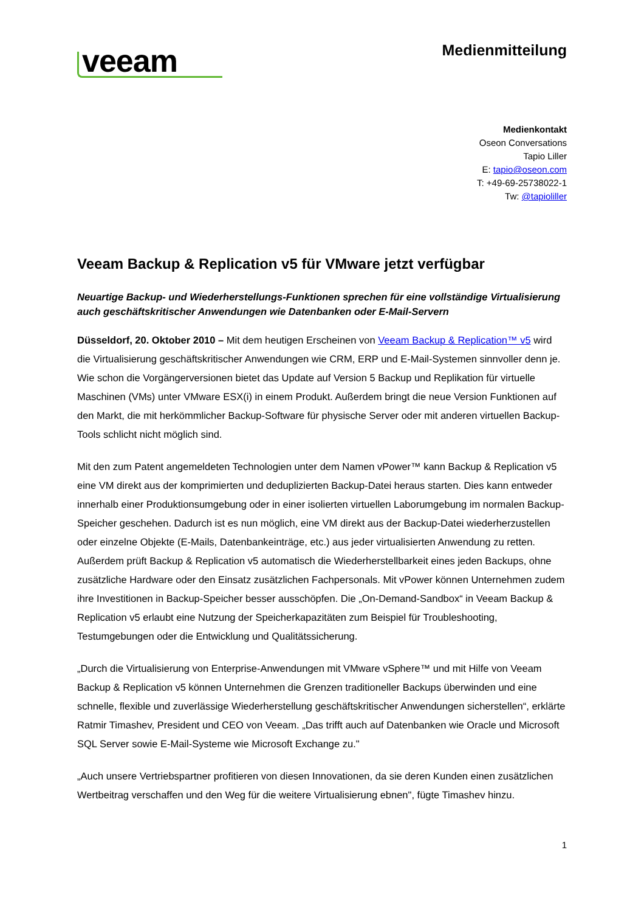veeam
Medienmitteilung
Medienkontakt
Oseon Conversations
Tapio Liller
E: tapio@oseon.com
T: +49-69-25738022-1
Tw: @tapioliller
Veeam Backup & Replication v5 für VMware jetzt verfügbar
Neuartige Backup- und Wiederherstellungs-Funktionen sprechen für eine vollständige Virtualisierung auch geschäftskritischer Anwendungen wie Datenbanken oder E-Mail-Servern
Düsseldorf, 20. Oktober 2010 – Mit dem heutigen Erscheinen von Veeam Backup & Replication™ v5 wird die Virtualisierung geschäftskritischer Anwendungen wie CRM, ERP und E-Mail-Systemen sinnvoller denn je. Wie schon die Vorgängerversionen bietet das Update auf Version 5 Backup und Replikation für virtuelle Maschinen (VMs) unter VMware ESX(i) in einem Produkt. Außerdem bringt die neue Version Funktionen auf den Markt, die mit herkömmlicher Backup-Software für physische Server oder mit anderen virtuellen Backup-Tools schlicht nicht möglich sind.
Mit den zum Patent angemeldeten Technologien unter dem Namen vPower™ kann Backup & Replication v5 eine VM direkt aus der komprimierten und deduplizierten Backup-Datei heraus starten. Dies kann entweder innerhalb einer Produktionsumgebung oder in einer isolierten virtuellen Laborumgebung im normalen Backup-Speicher geschehen. Dadurch ist es nun möglich, eine VM direkt aus der Backup-Datei wiederherzustellen oder einzelne Objekte (E-Mails, Datenbankeinträge, etc.) aus jeder virtualisierten Anwendung zu retten. Außerdem prüft Backup & Replication v5 automatisch die Wiederherstellbarkeit eines jeden Backups, ohne zusätzliche Hardware oder den Einsatz zusätzlichen Fachpersonals. Mit vPower können Unternehmen zudem ihre Investitionen in Backup-Speicher besser ausschöpfen. Die „On-Demand-Sandbox“ in Veeam Backup & Replication v5 erlaubt eine Nutzung der Speicherkapazitäten zum Beispiel für Troubleshooting, Testumgebungen oder die Entwicklung und Qualitätssicherung.
„Durch die Virtualisierung von Enterprise-Anwendungen mit VMware vSphere™ und mit Hilfe von Veeam Backup & Replication v5 können Unternehmen die Grenzen traditioneller Backups überwinden und eine schnelle, flexible und zuverlässige Wiederherstellung geschäftskritischer Anwendungen sicherstellen“, erklärte Ratmir Timashev, President und CEO von Veeam. „Das trifft auch auf Datenbanken wie Oracle und Microsoft SQL Server sowie E-Mail-Systeme wie Microsoft Exchange zu."
„Auch unsere Vertriebspartner profitieren von diesen Innovationen, da sie deren Kunden einen zusätzlichen Wertbeitrag verschaffen und den Weg für die weitere Virtualisierung ebnen", fügte Timashev hinzu.
1